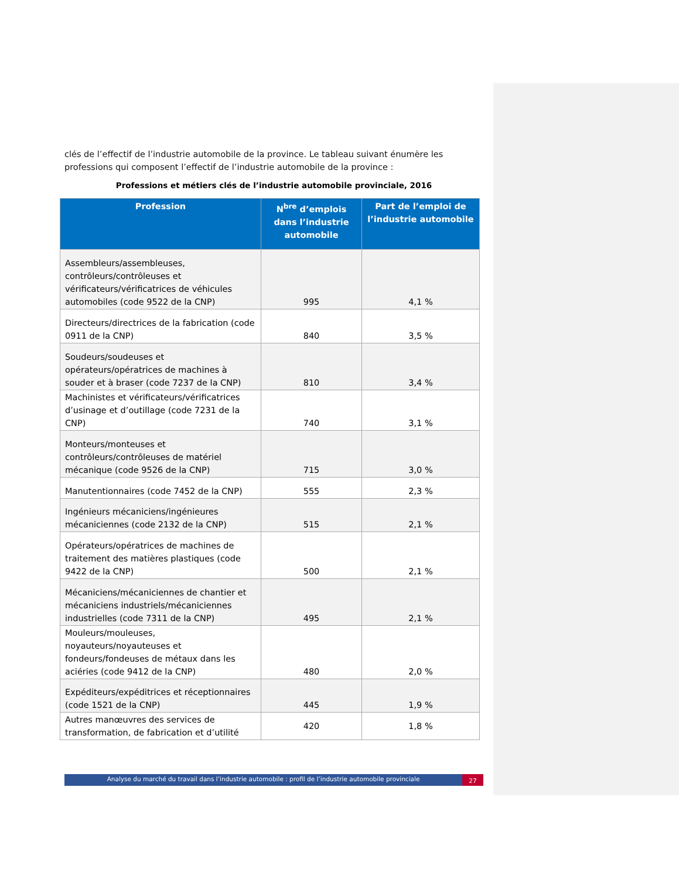clés de l’effectif de l’industrie automobile de la province. Le tableau suivant énumère les professions qui composent l’effectif de l’industrie automobile de la province :
Professions et métiers clés de l’industrie automobile provinciale, 2016
| Profession | N<sup>bre</sup> d’emplois dans l’industrie automobile | Part de l’emploi de l’industrie automobile |
| --- | --- | --- |
| Assembleurs/assembleuses, contrôleurs/contrôleuses et vérificateurs/vérificatrices de véhicules automobiles (code 9522 de la CNP) | 995 | 4,1 % |
| Directeurs/directrices de la fabrication (code 0911 de la CNP) | 840 | 3,5 % |
| Soudeurs/soudeuses et opérateurs/opératrices de machines à souder et à braser (code 7237 de la CNP) | 810 | 3,4 % |
| Machinistes et vérificateurs/vérificatrices d’usinage et d’outillage (code 7231 de la CNP) | 740 | 3,1 % |
| Monteurs/monteuses et contrôleurs/contrôleuses de matériel mécanique (code 9526 de la CNP) | 715 | 3,0 % |
| Manutentionnaires (code 7452 de la CNP) | 555 | 2,3 % |
| Ingénieurs mécaniciens/ingénieures mécaniciennes (code 2132 de la CNP) | 515 | 2,1 % |
| Opérateurs/opératrices de machines de traitement des matières plastiques (code 9422 de la CNP) | 500 | 2,1 % |
| Mécaniciens/mécaniciennes de chantier et mécaniciens industriels/mécaniciennes industrielles (code 7311 de la CNP) | 495 | 2,1 % |
| Mouleurs/mouleuses, noyauteurs/noyauteuses et fondeurs/fondeuses de métaux dans les aciéries (code 9412 de la CNP) | 480 | 2,0 % |
| Expéditeurs/expéditrices et réceptionnaires (code 1521 de la CNP) | 445 | 1,9 % |
| Autres manœuvres des services de transformation, de fabrication et d’utilité | 420 | 1,8 % |
Analyse du marché du travail dans l’industrie automobile : profil de l’industrie automobile provinciale
27